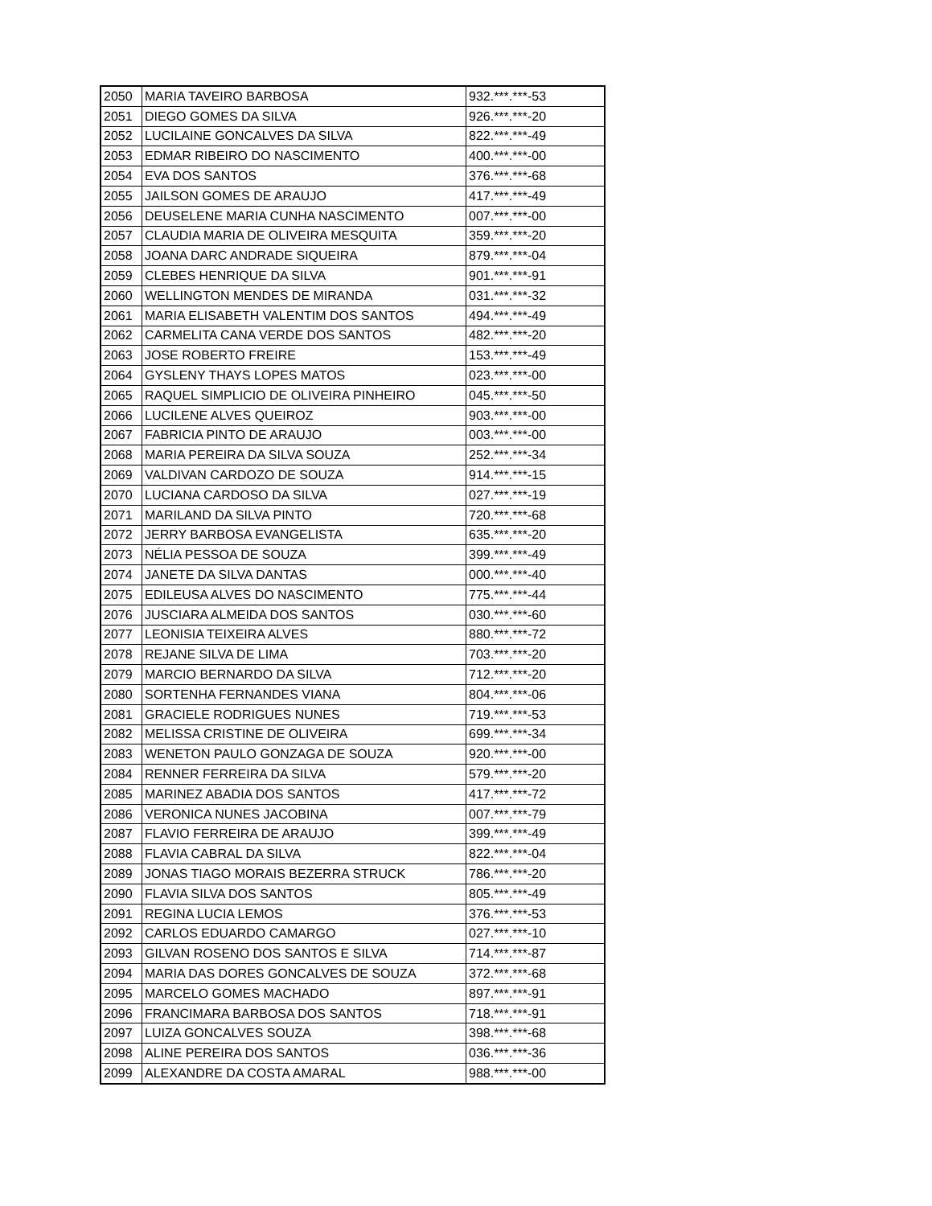| 2050 | MARIA TAVEIRO BARBOSA | 932.***.***-53 |
| 2051 | DIEGO GOMES DA SILVA | 926.***.***-20 |
| 2052 | LUCILAINE GONCALVES DA SILVA | 822.***.***-49 |
| 2053 | EDMAR RIBEIRO DO NASCIMENTO | 400.***.***-00 |
| 2054 | EVA DOS SANTOS | 376.***.***-68 |
| 2055 | JAILSON GOMES DE ARAUJO | 417.***.***-49 |
| 2056 | DEUSELENE MARIA CUNHA NASCIMENTO | 007.***.***-00 |
| 2057 | CLAUDIA MARIA DE OLIVEIRA MESQUITA | 359.***.***-20 |
| 2058 | JOANA DARC ANDRADE SIQUEIRA | 879.***.***-04 |
| 2059 | CLEBES HENRIQUE DA SILVA | 901.***.***-91 |
| 2060 | WELLINGTON MENDES DE MIRANDA | 031.***.***-32 |
| 2061 | MARIA ELISABETH VALENTIM DOS SANTOS | 494.***.***-49 |
| 2062 | CARMELITA CANA VERDE DOS SANTOS | 482.***.***-20 |
| 2063 | JOSE ROBERTO FREIRE | 153.***.***-49 |
| 2064 | GYSLENY THAYS LOPES MATOS | 023.***.***-00 |
| 2065 | RAQUEL SIMPLICIO DE OLIVEIRA PINHEIRO | 045.***.***-50 |
| 2066 | LUCILENE ALVES QUEIROZ | 903.***.***-00 |
| 2067 | FABRICIA PINTO DE ARAUJO | 003.***.***-00 |
| 2068 | MARIA PEREIRA DA SILVA SOUZA | 252.***.***-34 |
| 2069 | VALDIVAN CARDOZO DE SOUZA | 914.***.***-15 |
| 2070 | LUCIANA CARDOSO DA SILVA | 027.***.***-19 |
| 2071 | MARILAND DA SILVA PINTO | 720.***.***-68 |
| 2072 | JERRY BARBOSA EVANGELISTA | 635.***.***-20 |
| 2073 | NÉLIA PESSOA DE SOUZA | 399.***.***-49 |
| 2074 | JANETE DA SILVA DANTAS | 000.***.***-40 |
| 2075 | EDILEUSA ALVES DO NASCIMENTO | 775.***.***-44 |
| 2076 | JUSCIARA ALMEIDA DOS SANTOS | 030.***.***-60 |
| 2077 | LEONISIA TEIXEIRA ALVES | 880.***.***-72 |
| 2078 | REJANE SILVA DE LIMA | 703.***.***-20 |
| 2079 | MARCIO BERNARDO DA SILVA | 712.***.***-20 |
| 2080 | SORTENHA FERNANDES VIANA | 804.***.***-06 |
| 2081 | GRACIELE RODRIGUES NUNES | 719.***.***-53 |
| 2082 | MELISSA CRISTINE DE OLIVEIRA | 699.***.***-34 |
| 2083 | WENETON PAULO GONZAGA DE SOUZA | 920.***.***-00 |
| 2084 | RENNER FERREIRA DA SILVA | 579.***.***-20 |
| 2085 | MARINEZ ABADIA DOS SANTOS | 417.***.***-72 |
| 2086 | VERONICA NUNES JACOBINA | 007.***.***-79 |
| 2087 | FLAVIO FERREIRA DE ARAUJO | 399.***.***-49 |
| 2088 | FLAVIA CABRAL DA SILVA | 822.***.***-04 |
| 2089 | JONAS TIAGO MORAIS BEZERRA STRUCK | 786.***.***-20 |
| 2090 | FLAVIA SILVA DOS SANTOS | 805.***.***-49 |
| 2091 | REGINA LUCIA LEMOS | 376.***.***-53 |
| 2092 | CARLOS EDUARDO CAMARGO | 027.***.***-10 |
| 2093 | GILVAN ROSENO DOS SANTOS E SILVA | 714.***.***-87 |
| 2094 | MARIA DAS DORES GONCALVES DE SOUZA | 372.***.***-68 |
| 2095 | MARCELO GOMES MACHADO | 897.***.***-91 |
| 2096 | FRANCIMARA BARBOSA DOS SANTOS | 718.***.***-91 |
| 2097 | LUIZA GONCALVES SOUZA | 398.***.***-68 |
| 2098 | ALINE PEREIRA DOS SANTOS | 036.***.***-36 |
| 2099 | ALEXANDRE DA COSTA AMARAL | 988.***.***-00 |